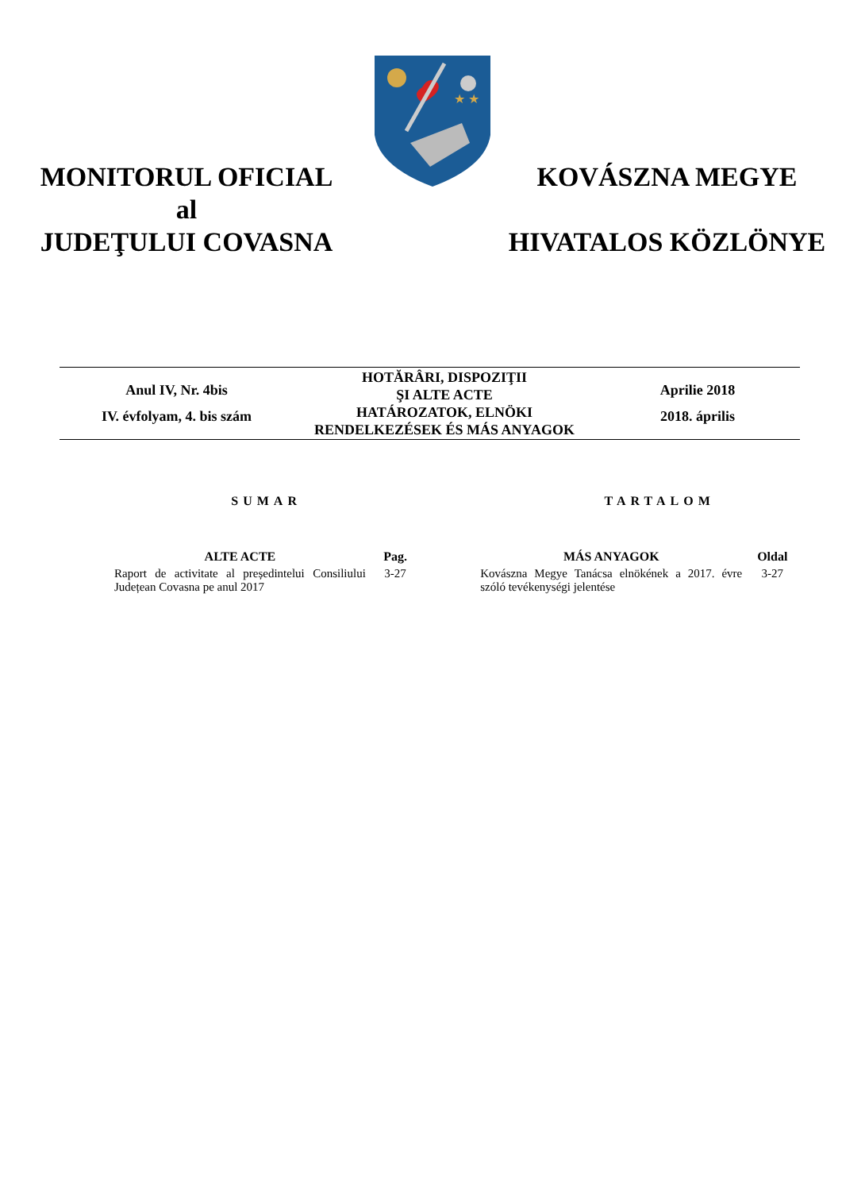MONITORUL OFICIAL
al
JUDEŢULUI COVASNA
★ ★
KOVÁSZNA MEGYE
HIVATALOS KÖZLÖNYE
Anul IV, Nr. 4bis
IV. évfolyam, 4. bis szám
HOTĂRÂRI, DISPOZIŢII
ŞI ALTE ACTE
HATÁROZATOK, ELNÖKI
RENDELKEZÉSEK ÉS MÁS ANYAGOK
Aprilie 2018
2018. április
SUMAR
| ALTE ACTE | Pag. |
| --- | --- |
| Raport de activitate al președintelui Consiliului Județean Covasna pe anul 2017 | 3-27 |
TARTALOM
| MÁS ANYAGOK | Oldal |
| --- | --- |
| Kovászna Megye Tanácsa elnökének a 2017. évre szóló tevékenységi jelentése | 3-27 |